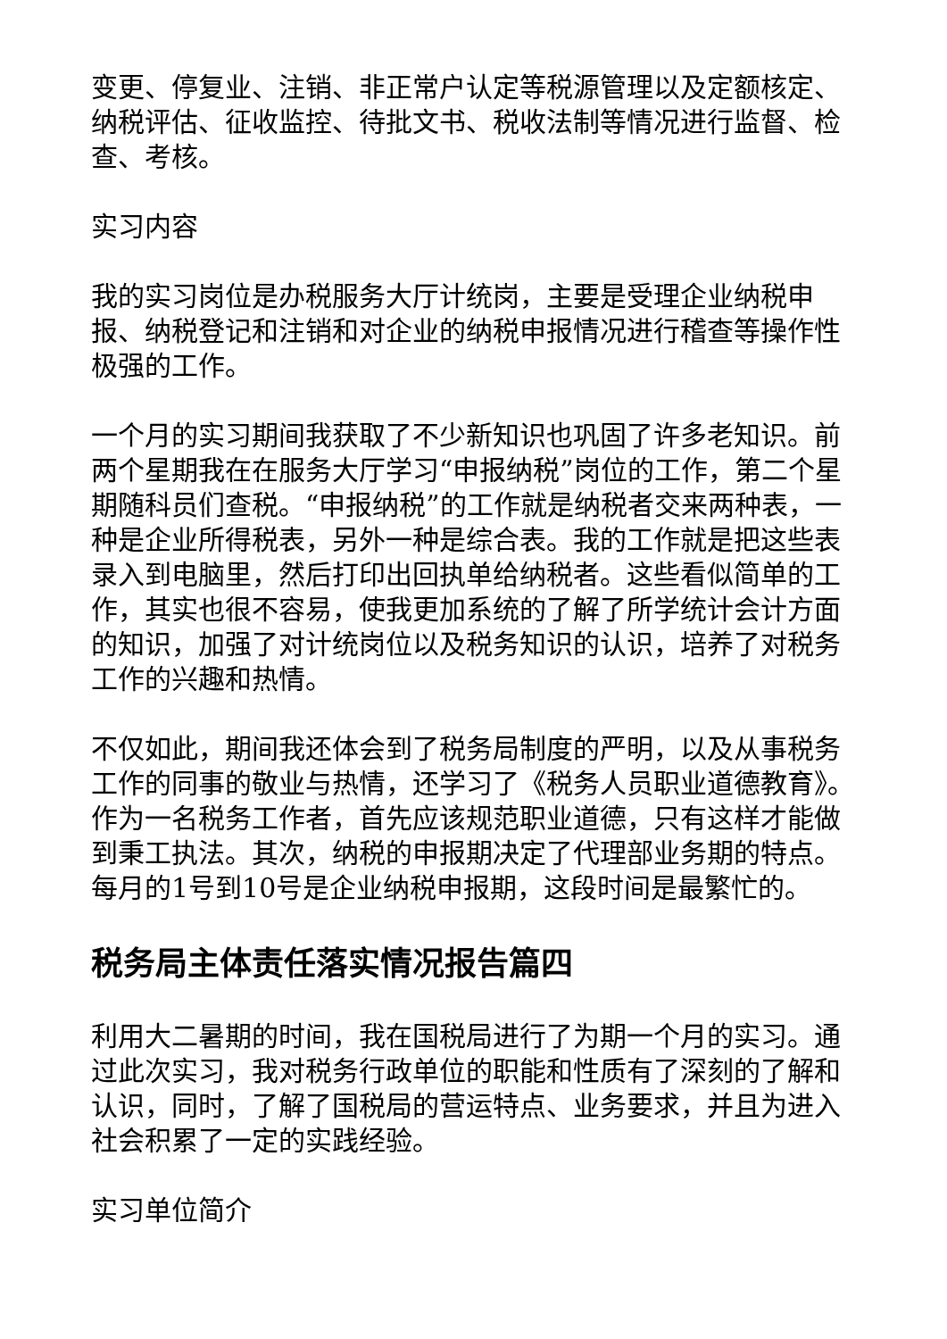变更、停复业、注销、非正常户认定等税源管理以及定额核定、纳税评估、征收监控、待批文书、税收法制等情况进行监督、检查、考核。
实习内容
我的实习岗位是办税服务大厅计统岗，主要是受理企业纳税申报、纳税登记和注销和对企业的纳税申报情况进行稽查等操作性极强的工作。
一个月的实习期间我获取了不少新知识也巩固了许多老知识。前两个星期我在在服务大厅学习“申报纳税”岗位的工作，第二个星期随科员们查税。“申报纳税”的工作就是纳税者交来两种表，一种是企业所得税表，另外一种是综合表。我的工作就是把这些表录入到电脑里，然后打印出回执单给纳税者。这些看似简单的工作，其实也很不容易，使我更加系统的了解了所学统计会计方面的知识，加强了对计统岗位以及税务知识的认识，培养了对税务工作的兴趣和热情。
不仅如此，期间我还体会到了税务局制度的严明，以及从事税务工作的同事的敬业与热情，还学习了《税务人员职业道德教育》。作为一名税务工作者，首先应该规范职业道德，只有这样才能做到秉工执法。其次，纳税的申报期决定了代理部业务期的特点。每月的1号到10号是企业纳税申报期，这段时间是最繁忙的。
税务局主体责任落实情况报告篇四
利用大二暑期的时间，我在国税局进行了为期一个月的实习。通过此次实习，我对税务行政单位的职能和性质有了深刻的了解和认识，同时，了解了国税局的营运特点、业务要求，并且为进入社会积累了一定的实践经验。
实习单位简介